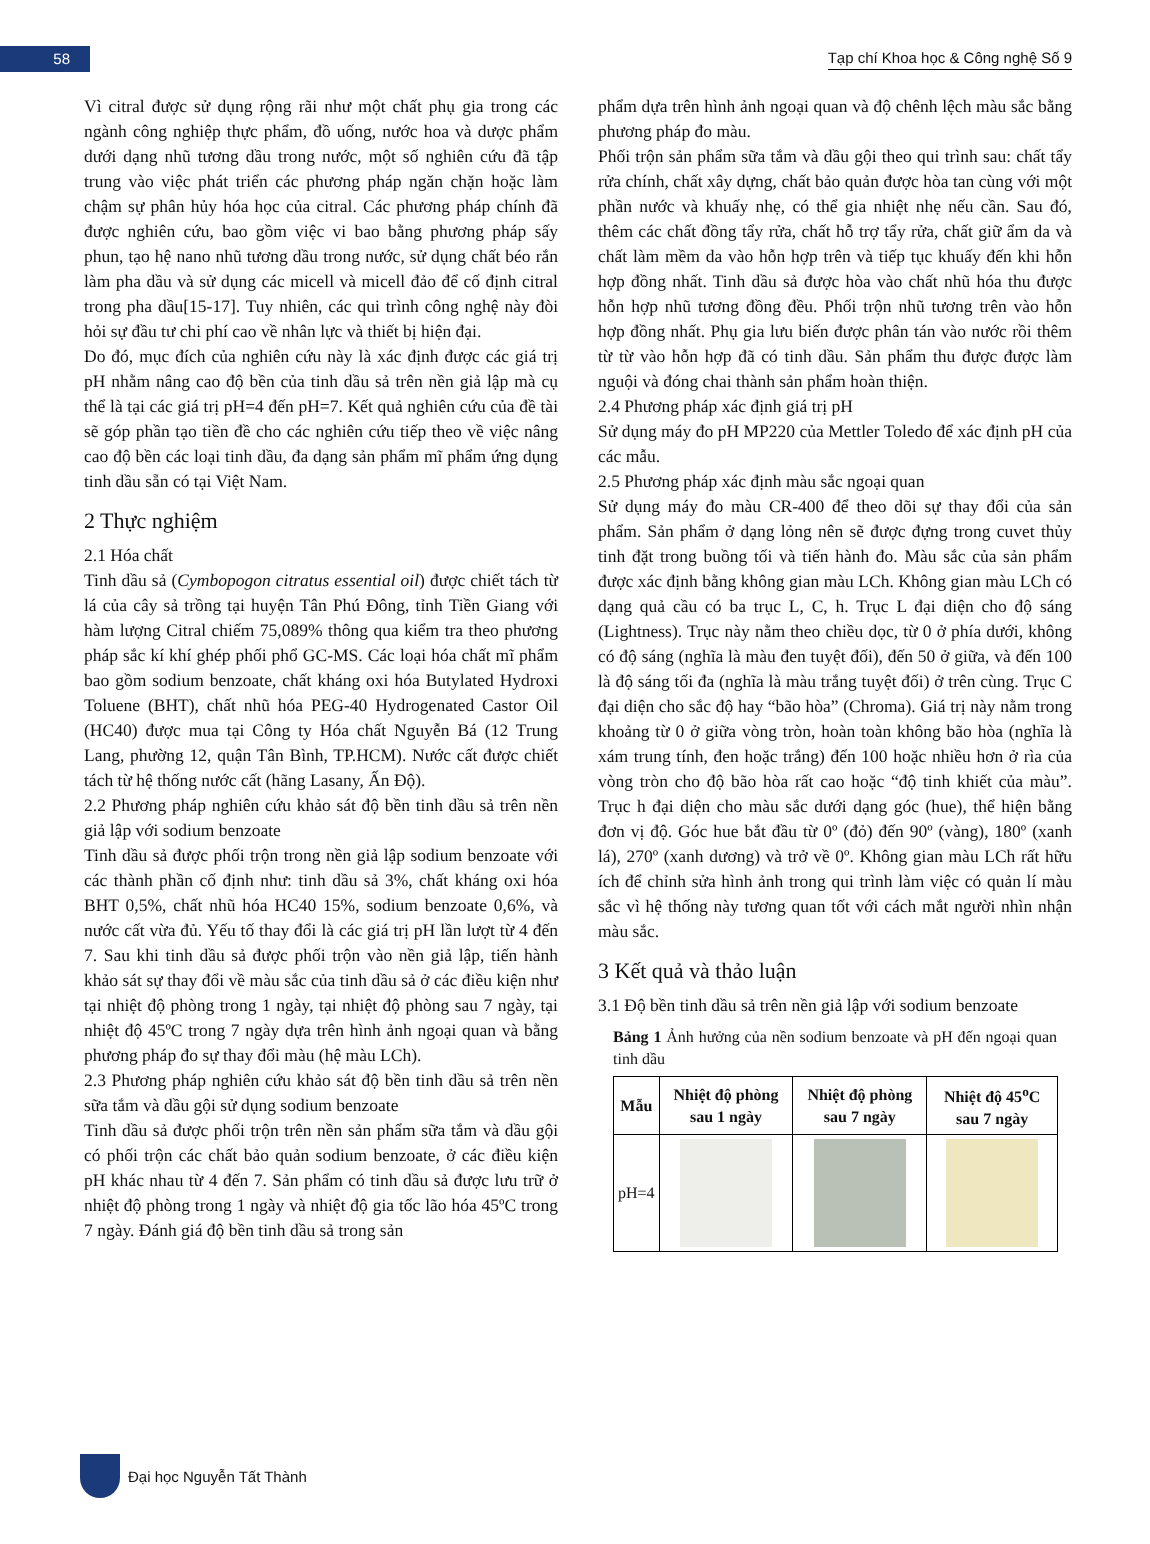58
Tạp chí Khoa học & Công nghệ Số 9
Vì citral được sử dụng rộng rãi như một chất phụ gia trong các ngành công nghiệp thực phẩm, đồ uống, nước hoa và dược phẩm dưới dạng nhũ tương dầu trong nước, một số nghiên cứu đã tập trung vào việc phát triển các phương pháp ngăn chặn hoặc làm chậm sự phân hủy hóa học của citral. Các phương pháp chính đã được nghiên cứu, bao gồm việc vi bao bằng phương pháp sấy phun, tạo hệ nano nhũ tương dầu trong nước, sử dụng chất béo rắn làm pha dầu và sử dụng các micell và micell đảo để cố định citral trong pha dầu[15-17]. Tuy nhiên, các qui trình công nghệ này đòi hỏi sự đầu tư chi phí cao về nhân lực và thiết bị hiện đại.
Do đó, mục đích của nghiên cứu này là xác định được các giá trị pH nhằm nâng cao độ bền của tinh dầu sả trên nền giả lập mà cụ thể là tại các giá trị pH=4 đến pH=7. Kết quả nghiên cứu của đề tài sẽ góp phần tạo tiền đề cho các nghiên cứu tiếp theo về việc nâng cao độ bền các loại tinh dầu, đa dạng sản phẩm mĩ phẩm ứng dụng tinh dầu sẵn có tại Việt Nam.
2 Thực nghiệm
2.1 Hóa chất
Tinh dầu sả (Cymbopogon citratus essential oil) được chiết tách từ lá của cây sả trồng tại huyện Tân Phú Đông, tỉnh Tiền Giang với hàm lượng Citral chiếm 75,089% thông qua kiểm tra theo phương pháp sắc kí khí ghép phối phổ GC-MS. Các loại hóa chất mĩ phẩm bao gồm sodium benzoate, chất kháng oxi hóa Butylated Hydroxi Toluene (BHT), chất nhũ hóa PEG-40 Hydrogenated Castor Oil (HC40) được mua tại Công ty Hóa chất Nguyễn Bá (12 Trung Lang, phường 12, quận Tân Bình, TP.HCM). Nước cất được chiết tách từ hệ thống nước cất (hãng Lasany, Ấn Độ).
2.2 Phương pháp nghiên cứu khảo sát độ bền tinh dầu sả trên nền giả lập với sodium benzoate
Tinh dầu sả được phối trộn trong nền giả lập sodium benzoate với các thành phần cố định như: tinh dầu sả 3%, chất kháng oxi hóa BHT 0,5%, chất nhũ hóa HC40 15%, sodium benzoate 0,6%, và nước cất vừa đủ. Yếu tố thay đổi là các giá trị pH lần lượt từ 4 đến 7. Sau khi tinh dầu sả được phối trộn vào nền giả lập, tiến hành khảo sát sự thay đổi về màu sắc của tinh dầu sả ở các điều kiện như tại nhiệt độ phòng trong 1 ngày, tại nhiệt độ phòng sau 7 ngày, tại nhiệt độ 45ºC trong 7 ngày dựa trên hình ảnh ngoại quan và bằng phương pháp đo sự thay đổi màu (hệ màu LCh).
2.3 Phương pháp nghiên cứu khảo sát độ bền tinh dầu sả trên nền sữa tắm và dầu gội sử dụng sodium benzoate
Tinh dầu sả được phối trộn trên nền sản phẩm sữa tắm và dầu gội có phối trộn các chất bảo quản sodium benzoate, ở các điều kiện pH khác nhau từ 4 đến 7. Sản phẩm có tinh dầu sả được lưu trữ ở nhiệt độ phòng trong 1 ngày và nhiệt độ gia tốc lão hóa 45ºC trong 7 ngày. Đánh giá độ bền tinh dầu sả trong sản
phẩm dựa trên hình ảnh ngoại quan và độ chênh lệch màu sắc bằng phương pháp đo màu.
Phối trộn sản phẩm sữa tắm và dầu gội theo qui trình sau: chất tẩy rửa chính, chất xây dựng, chất bảo quản được hòa tan cùng với một phần nước và khuấy nhẹ, có thể gia nhiệt nhẹ nếu cần. Sau đó, thêm các chất đồng tẩy rửa, chất hỗ trợ tẩy rửa, chất giữ ẩm da và chất làm mềm da vào hỗn hợp trên và tiếp tục khuấy đến khi hỗn hợp đồng nhất. Tinh dầu sả được hòa vào chất nhũ hóa thu được hỗn hợp nhũ tương đồng đều. Phối trộn nhũ tương trên vào hỗn hợp đồng nhất. Phụ gia lưu biến được phân tán vào nước rồi thêm từ từ vào hỗn hợp đã có tinh dầu. Sản phẩm thu được được làm nguội và đóng chai thành sản phẩm hoàn thiện.
2.4 Phương pháp xác định giá trị pH
Sử dụng máy đo pH MP220 của Mettler Toledo để xác định pH của các mẫu.
2.5 Phương pháp xác định màu sắc ngoại quan
Sử dụng máy đo màu CR-400 để theo dõi sự thay đổi của sản phẩm. Sản phẩm ở dạng lỏng nên sẽ được đựng trong cuvet thủy tinh đặt trong buồng tối và tiến hành đo. Màu sắc của sản phẩm được xác định bằng không gian màu LCh. Không gian màu LCh có dạng quả cầu có ba trục L, C, h. Trục L đại diện cho độ sáng (Lightness). Trục này nằm theo chiều dọc, từ 0 ở phía dưới, không có độ sáng (nghĩa là màu đen tuyệt đối), đến 50 ở giữa, và đến 100 là độ sáng tối đa (nghĩa là màu trắng tuyệt đối) ở trên cùng. Trục C đại diện cho sắc độ hay “bão hòa” (Chroma). Giá trị này nằm trong khoảng từ 0 ở giữa vòng tròn, hoàn toàn không bão hòa (nghĩa là xám trung tính, đen hoặc trắng) đến 100 hoặc nhiều hơn ở rìa của vòng tròn cho độ bão hòa rất cao hoặc “độ tinh khiết của màu”. Trục h đại diện cho màu sắc dưới dạng góc (hue), thể hiện bằng đơn vị độ. Góc hue bắt đầu từ 0º (đỏ) đến 90º (vàng), 180º (xanh lá), 270º (xanh dương) và trở về 0º. Không gian màu LCh rất hữu ích để chỉnh sửa hình ảnh trong qui trình làm việc có quản lí màu sắc vì hệ thống này tương quan tốt với cách mắt người nhìn nhận màu sắc.
3 Kết quả và thảo luận
3.1 Độ bền tinh dầu sả trên nền giả lập với sodium benzoate
Bảng 1 Ảnh hưởng của nền sodium benzoate và pH đến ngoại quan tinh dầu
| Mẫu | Nhiệt độ phòng sau 1 ngày | Nhiệt độ phòng sau 7 ngày | Nhiệt độ 45<sup>o</sup>C sau 7 ngày |
| --- | --- | --- | --- |
| pH=4 | | | |
Đại học Nguyễn Tất Thành